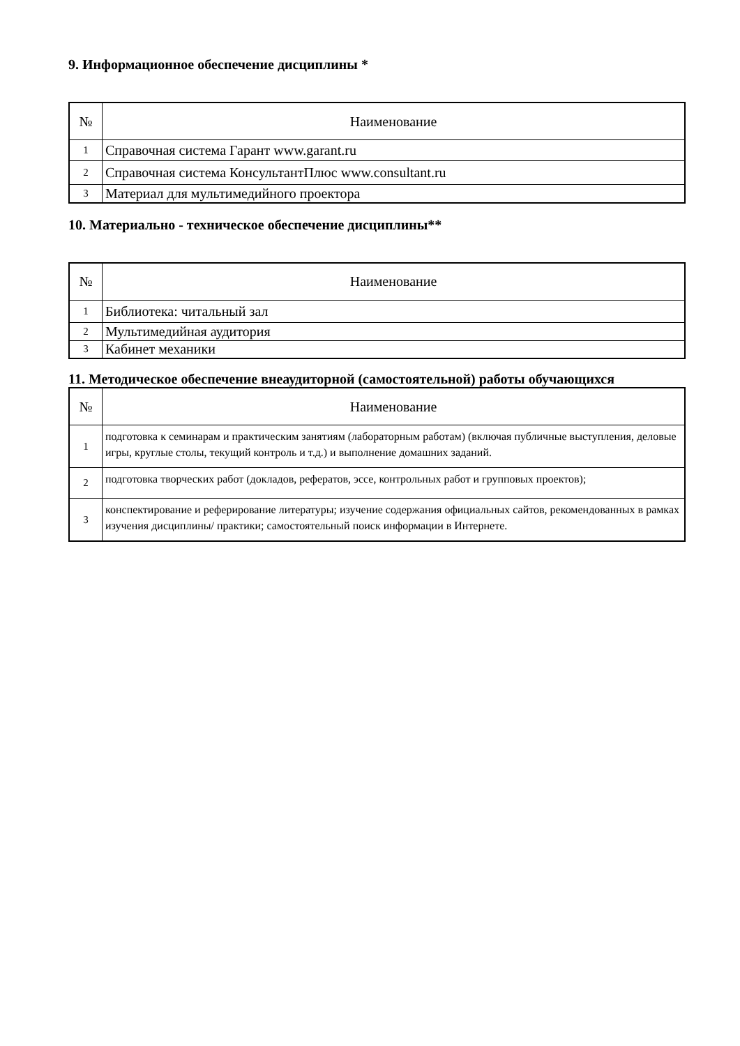9. Информационное обеспечение дисциплины *
| № | Наименование |
| --- | --- |
| 1 | Справочная система Гарант www.garant.ru |
| 2 | Справочная система КонсультантПлюс www.consultant.ru |
| 3 | Материал для мультимедийного проектора |
10. Материально - техническое обеспечение дисциплины**
| № | Наименование |
| --- | --- |
| 1 | Библиотека: читальный зал |
| 2 | Мультимедийная аудитория |
| 3 | Кабинет механики |
11. Методическое обеспечение внеаудиторной (самостоятельной) работы обучающихся
| № | Наименование |
| --- | --- |
| 1 | подготовка к семинарам и практическим занятиям (лабораторным работам) (включая публичные выступления, деловые игры, круглые столы, текущий контроль и т.д.) и выполнение домашних заданий. |
| 2 | подготовка творческих работ (докладов, рефератов, эссе, контрольных работ и групповых проектов); |
| 3 | конспектирование и реферирование литературы; изучение содержания официальных сайтов, рекомендованных в рамках изучения дисциплины/ практики; самостоятельный поиск информации в Интернете. |